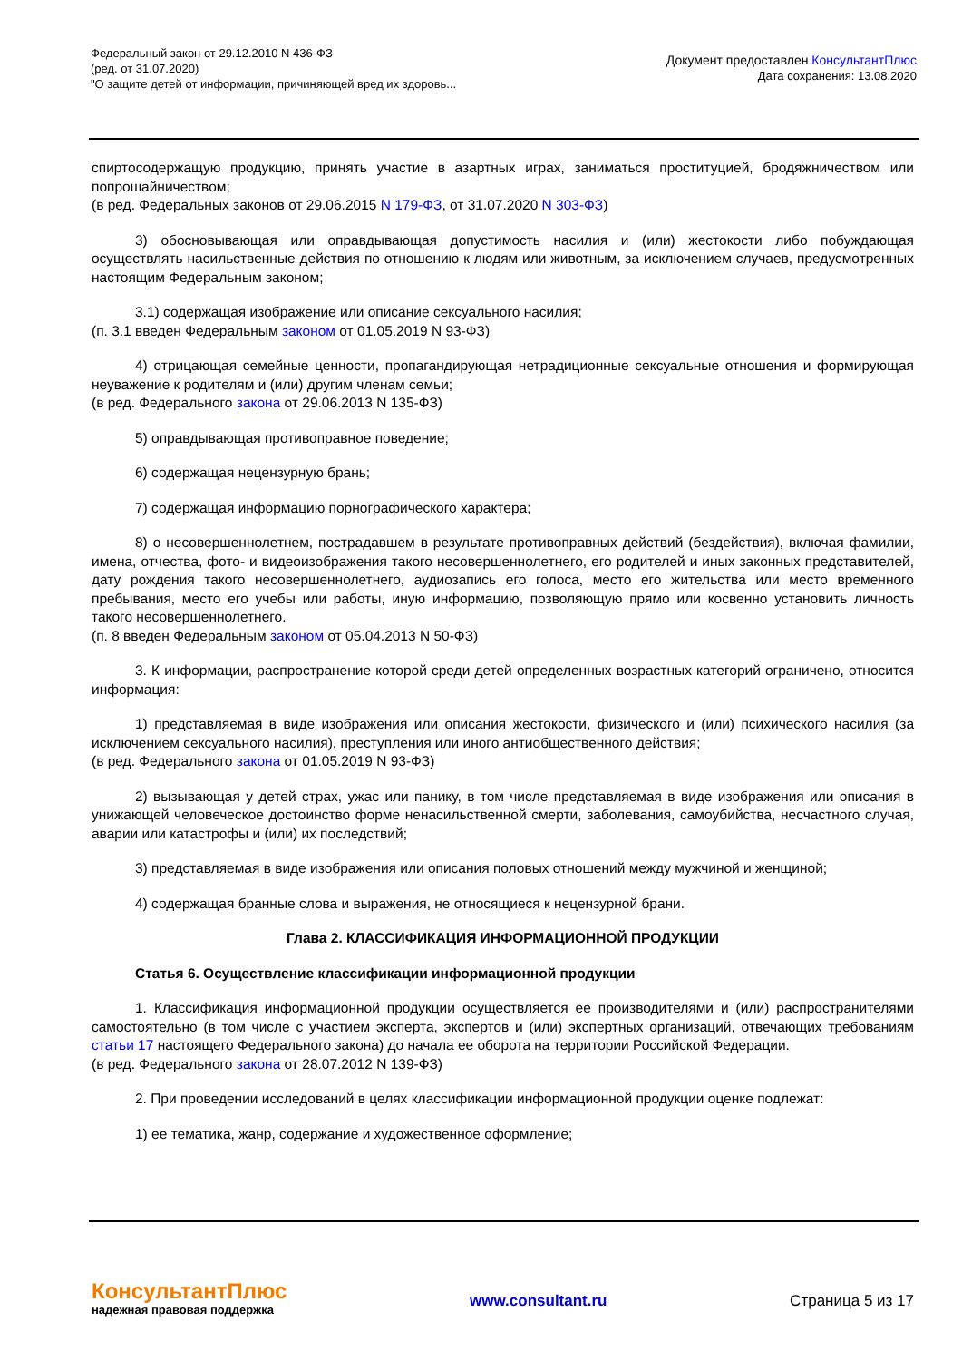Федеральный закон от 29.12.2010 N 436-ФЗ
(ред. от 31.07.2020)
"О защите детей от информации, причиняющей вред их здоровь...
Документ предоставлен КонсультантПлюс
Дата сохранения: 13.08.2020
спиртосодержащую продукцию, принять участие в азартных играх, заниматься проституцией, бродяжничеством или попрошайничеством;
(в ред. Федеральных законов от 29.06.2015 N 179-ФЗ, от 31.07.2020 N 303-ФЗ)
3) обосновывающая или оправдывающая допустимость насилия и (или) жестокости либо побуждающая осуществлять насильственные действия по отношению к людям или животным, за исключением случаев, предусмотренных настоящим Федеральным законом;
3.1) содержащая изображение или описание сексуального насилия;
(п. 3.1 введен Федеральным законом от 01.05.2019 N 93-ФЗ)
4) отрицающая семейные ценности, пропагандирующая нетрадиционные сексуальные отношения и формирующая неуважение к родителям и (или) другим членам семьи;
(в ред. Федерального закона от 29.06.2013 N 135-ФЗ)
5) оправдывающая противоправное поведение;
6) содержащая нецензурную брань;
7) содержащая информацию порнографического характера;
8) о несовершеннолетнем, пострадавшем в результате противоправных действий (бездействия), включая фамилии, имена, отчества, фото- и видеоизображения такого несовершеннолетнего, его родителей и иных законных представителей, дату рождения такого несовершеннолетнего, аудиозапись его голоса, место его жительства или место временного пребывания, место его учебы или работы, иную информацию, позволяющую прямо или косвенно установить личность такого несовершеннолетнего.
(п. 8 введен Федеральным законом от 05.04.2013 N 50-ФЗ)
3. К информации, распространение которой среди детей определенных возрастных категорий ограничено, относится информация:
1) представляемая в виде изображения или описания жестокости, физического и (или) психического насилия (за исключением сексуального насилия), преступления или иного антиобщественного действия;
(в ред. Федерального закона от 01.05.2019 N 93-ФЗ)
2) вызывающая у детей страх, ужас или панику, в том числе представляемая в виде изображения или описания в унижающей человеческое достоинство форме ненасильственной смерти, заболевания, самоубийства, несчастного случая, аварии или катастрофы и (или) их последствий;
3) представляемая в виде изображения или описания половых отношений между мужчиной и женщиной;
4) содержащая бранные слова и выражения, не относящиеся к нецензурной брани.
Глава 2. КЛАССИФИКАЦИЯ ИНФОРМАЦИОННОЙ ПРОДУКЦИИ
Статья 6. Осуществление классификации информационной продукции
1. Классификация информационной продукции осуществляется ее производителями и (или) распространителями самостоятельно (в том числе с участием эксперта, экспертов и (или) экспертных организаций, отвечающих требованиям статьи 17 настоящего Федерального закона) до начала ее оборота на территории Российской Федерации.
(в ред. Федерального закона от 28.07.2012 N 139-ФЗ)
2. При проведении исследований в целях классификации информационной продукции оценке подлежат:
1) ее тематика, жанр, содержание и художественное оформление;
КонсультантПлюс
надежная правовая поддержка
www.consultant.ru Страница 5 из 17